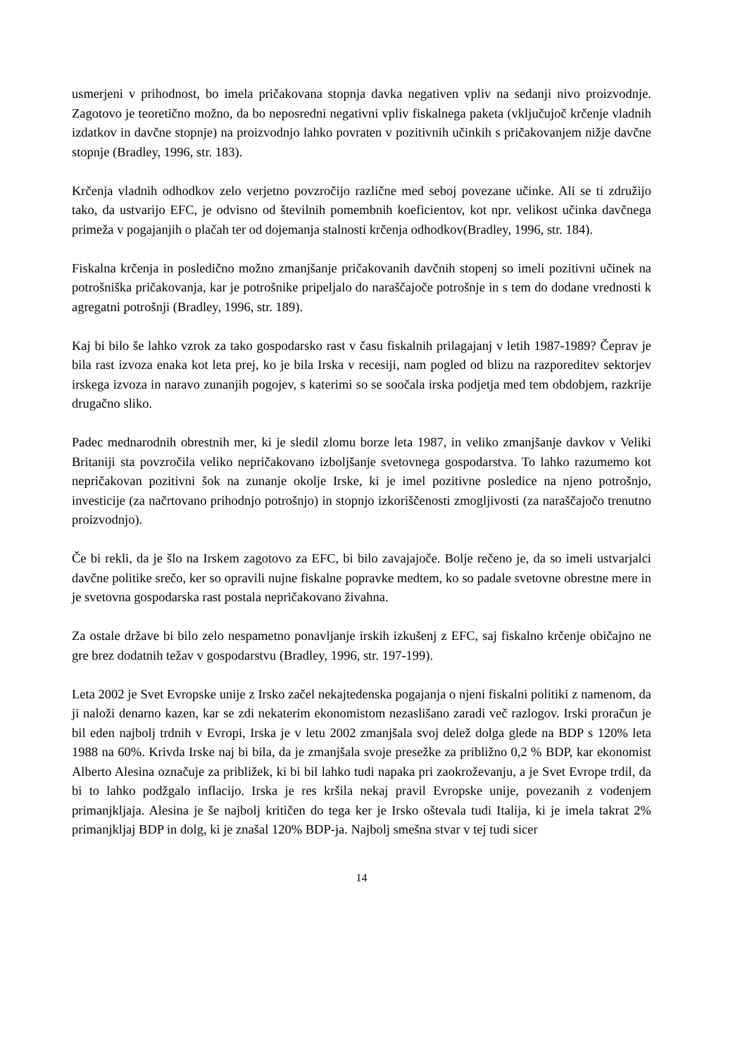usmerjeni v prihodnost, bo imela pričakovana stopnja davka negativen vpliv na sedanji nivo proizvodnje. Zagotovo je teoretično možno, da bo neposredni negativni vpliv fiskalnega paketa (vključujoč krčenje vladnih izdatkov in davčne stopnje) na proizvodnjo lahko povraten v pozitivnih učinkih s pričakovanjem nižje davčne stopnje (Bradley, 1996, str. 183).
Krčenja vladnih odhodkov zelo verjetno povzročijo različne med seboj povezane učinke. Ali se ti združijo tako, da ustvarijo EFC, je odvisno od številnih pomembnih koeficientov, kot npr. velikost učinka davčnega primeža v pogajanjih o plačah ter od dojemanja stalnosti krčenja odhodkov(Bradley, 1996, str. 184).
Fiskalna krčenja in posledično možno zmanjšanje pričakovanih davčnih stopenj so imeli pozitivni učinek na potrošniška pričakovanja, kar je potrošnike pripeljalo do naraščajoče potrošnje in s tem do dodane vrednosti k agregatni potrošnji (Bradley, 1996, str. 189).
Kaj bi bilo še lahko vzrok za tako gospodarsko rast v času fiskalnih prilagajanj v letih 1987-1989? Čeprav je bila rast izvoza enaka kot leta prej, ko je bila Irska v recesiji, nam pogled od blizu na razporeditev sektorjev irskega izvoza in naravo zunanjih pogojev, s katerimi so se soočala irska podjetja med tem obdobjem, razkrije drugačno sliko.
Padec mednarodnih obrestnih mer, ki je sledil zlomu borze leta 1987, in veliko zmanjšanje davkov v Veliki Britaniji sta povzročila veliko nepričakovano izboljšanje svetovnega gospodarstva. To lahko razumemo kot nepričakovan pozitivni šok na zunanje okolje Irske, ki je imel pozitivne posledice na njeno potrošnjo, investicije (za načrtovano prihodnjo potrošnjo) in stopnjo izkoriščenosti zmogljivosti (za naraščajočo trenutno proizvodnjo).
Če bi rekli, da je šlo na Irskem zagotovo za EFC, bi bilo zavajajoče. Bolje rečeno je, da so imeli ustvarjalci davčne politike srečo, ker so opravili nujne fiskalne popravke medtem, ko so padale svetovne obrestne mere in je svetovna gospodarska rast postala nepričakovano živahna.
Za ostale države bi bilo zelo nespametno ponavljanje irskih izkušenj z EFC, saj fiskalno krčenje običajno ne gre brez dodatnih težav v gospodarstvu (Bradley, 1996, str. 197-199).
Leta 2002 je Svet Evropske unije z Irsko začel nekajtedenska pogajanja o njeni fiskalni politiki z namenom, da ji naloži denarno kazen, kar se zdi nekaterim ekonomistom nezaslišano zaradi več razlogov. Irski proračun je bil eden najbolj trdnih v Evropi, Irska je v letu 2002 zmanjšala svoj delež dolga glede na BDP s 120% leta 1988 na 60%. Krivda Irske naj bi bila, da je zmanjšala svoje presežke za približno 0,2 % BDP, kar ekonomist Alberto Alesina označuje za približek, ki bi bil lahko tudi napaka pri zaokroževanju, a je Svet Evrope trdil, da bi to lahko podžgalo inflacijo. Irska je res kršila nekaj pravil Evropske unije, povezanih z vodenjem primanjkljaja. Alesina je še najbolj kritičen do tega ker je Irsko oštevala tudi Italija, ki je imela takrat 2% primanjkljaj BDP in dolg, ki je znašal 120% BDP-ja. Najbolj smešna stvar v tej tudi sicer
14